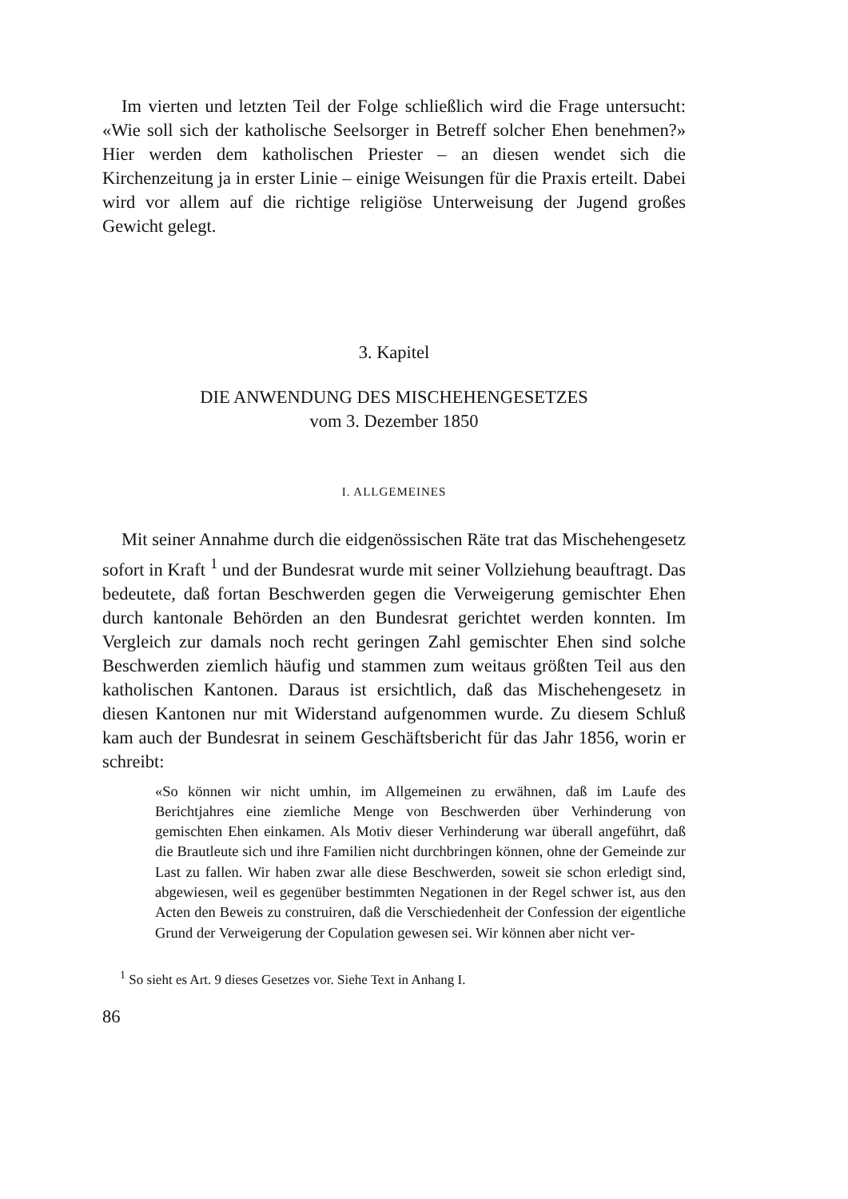Im vierten und letzten Teil der Folge schließlich wird die Frage untersucht: «Wie soll sich der katholische Seelsorger in Betreff solcher Ehen benehmen?» Hier werden dem katholischen Priester – an diesen wendet sich die Kirchenzeitung ja in erster Linie – einige Weisungen für die Praxis erteilt. Dabei wird vor allem auf die richtige religiöse Unterweisung der Jugend großes Gewicht gelegt.
3. Kapitel
DIE ANWENDUNG DES MISCHEHENGESETZES
vom 3. Dezember 1850
I. ALLGEMEINES
Mit seiner Annahme durch die eidgenössischen Räte trat das Mischehengesetz sofort in Kraft <sup>1</sup> und der Bundesrat wurde mit seiner Vollziehung beauftragt. Das bedeutete, daß fortan Beschwerden gegen die Verweigerung gemischter Ehen durch kantonale Behörden an den Bundesrat gerichtet werden konnten. Im Vergleich zur damals noch recht geringen Zahl gemischter Ehen sind solche Beschwerden ziemlich häufig und stammen zum weitaus größten Teil aus den katholischen Kantonen. Daraus ist ersichtlich, daß das Mischehengesetz in diesen Kantonen nur mit Widerstand aufgenommen wurde. Zu diesem Schluß kam auch der Bundesrat in seinem Geschäftsbericht für das Jahr 1856, worin er schreibt:
«So können wir nicht umhin, im Allgemeinen zu erwähnen, daß im Laufe des Berichtjahres eine ziemliche Menge von Beschwerden über Verhinderung von gemischten Ehen einkamen. Als Motiv dieser Verhinderung war überall angeführt, daß die Brautleute sich und ihre Familien nicht durchbringen können, ohne der Gemeinde zur Last zu fallen. Wir haben zwar alle diese Beschwerden, soweit sie schon erledigt sind, abgewiesen, weil es gegenüber bestimmten Negationen in der Regel schwer ist, aus den Acten den Beweis zu construiren, daß die Verschiedenheit der Confession der eigentliche Grund der Verweigerung der Copulation gewesen sei. Wir können aber nicht ver-
<sup>1</sup> So sieht es Art. 9 dieses Gesetzes vor. Siehe Text in Anhang I.
86